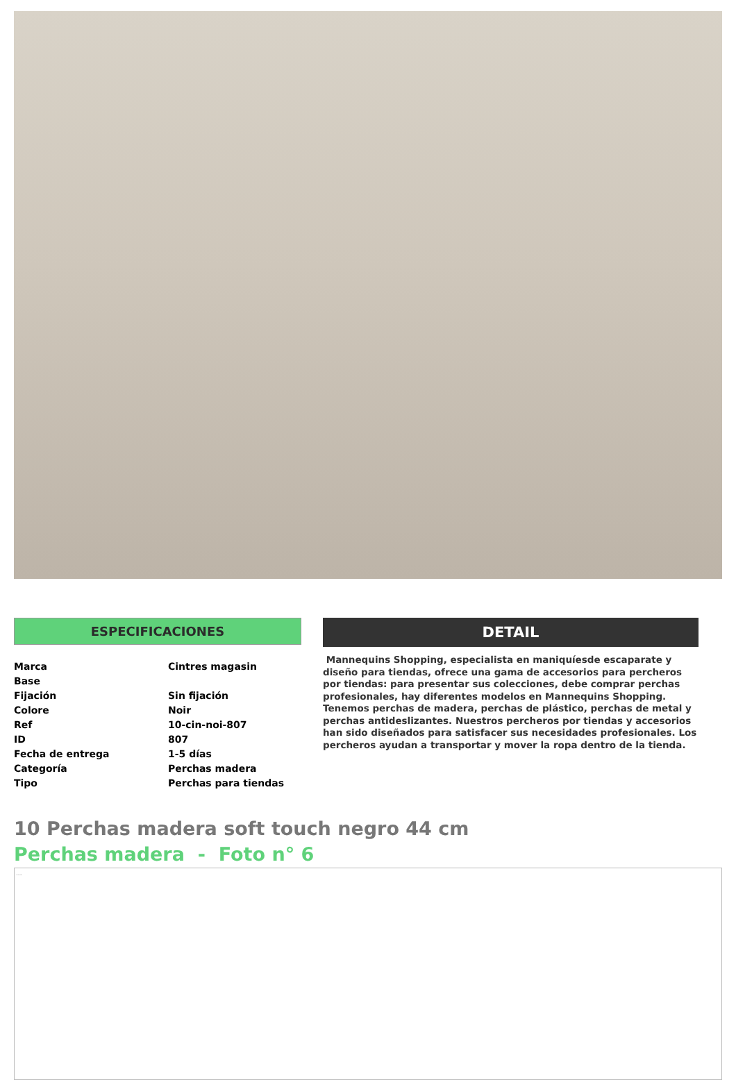ESPECIFICACIONES
| Marca | Cintres magasin |
| Base | |
| Fijación | Sin fijación |
| Colore | Noir |
| Ref | 10-cin-noi-807 |
| ID | 807 |
| Fecha de entrega | 1-5 días |
| Categoría | Perchas madera |
| Tipo | Perchas para tiendas |
DETAIL
Mannequins Shopping, especialista en maniquíesde escaparate y diseño para tiendas, ofrece una gama de accesorios para percheros por tiendas: para presentar sus colecciones, debe comprar perchas profesionales, hay diferentes modelos en Mannequins Shopping. Tenemos perchas de madera, perchas de plástico, perchas de metal y perchas antideslizantes. Nuestros percheros por tiendas y accesorios han sido diseñados para satisfacer sus necesidades profesionales. Los percheros ayudan a transportar y mover la ropa dentro de la tienda.
10 Perchas madera soft touch negro 44 cm
Perchas madera - Foto n° 6
...